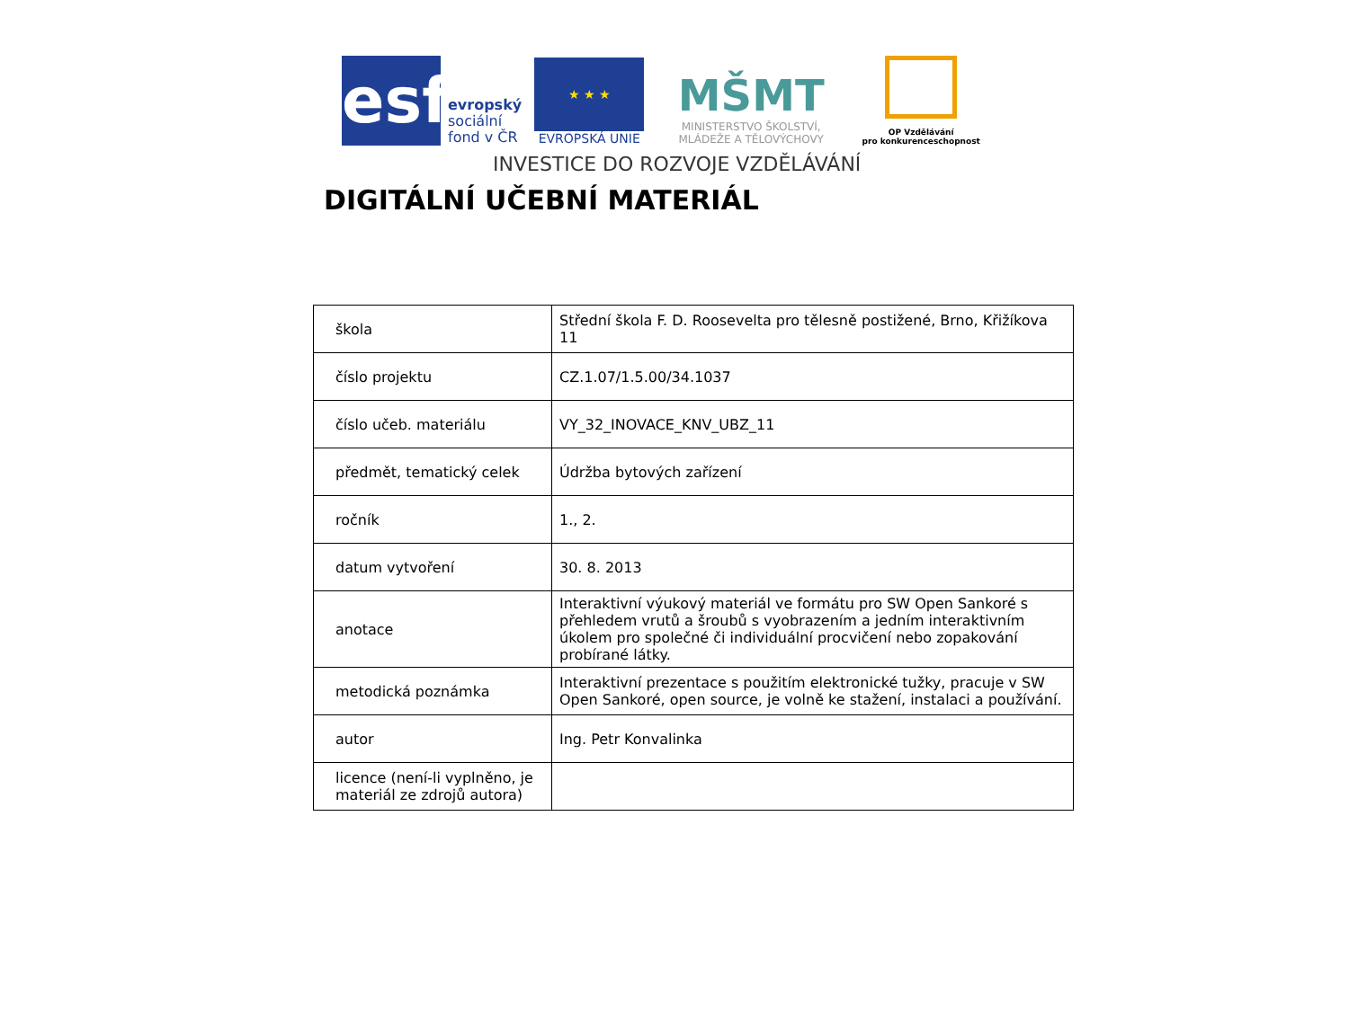esf
evropský
sociální
fond v ČR
★ ★ ★
EVROPSKÁ UNIE
MŠMT
MINISTERSTVO ŠKOLSTVÍ,
MLÁDEŽE A TĚLOVÝCHOVY
OP Vzdělávání
pro konkurenceschopnost
INVESTICE DO ROZVOJE VZDĚLÁVÁNÍ
DIGITÁLNÍ UČEBNÍ MATERIÁL
| škola | Střední škola F. D. Roosevelta pro tělesně postižené, Brno, Křižíkova 11 |
| číslo projektu | CZ.1.07/1.5.00/34.1037 |
| číslo učeb. materiálu | VY_32_INOVACE_KNV_UBZ_11 |
| předmět, tematický celek | Údržba bytových zařízení |
| ročník | 1., 2. |
| datum vytvoření | 30. 8. 2013 |
| anotace | Interaktivní výukový materiál ve formátu pro SW Open Sankoré s přehledem vrutů a šroubů s vyobrazením a jedním interaktivním úkolem pro společné či individuální procvičení nebo zopakování probírané látky. |
| metodická poznámka | Interaktivní prezentace s použitím elektronické tužky, pracuje v SW Open Sankoré, open source, je volně ke stažení, instalaci a používání. |
| autor | Ing. Petr Konvalinka |
| licence (není-li vyplněno, je materiál ze zdrojů autora) | |